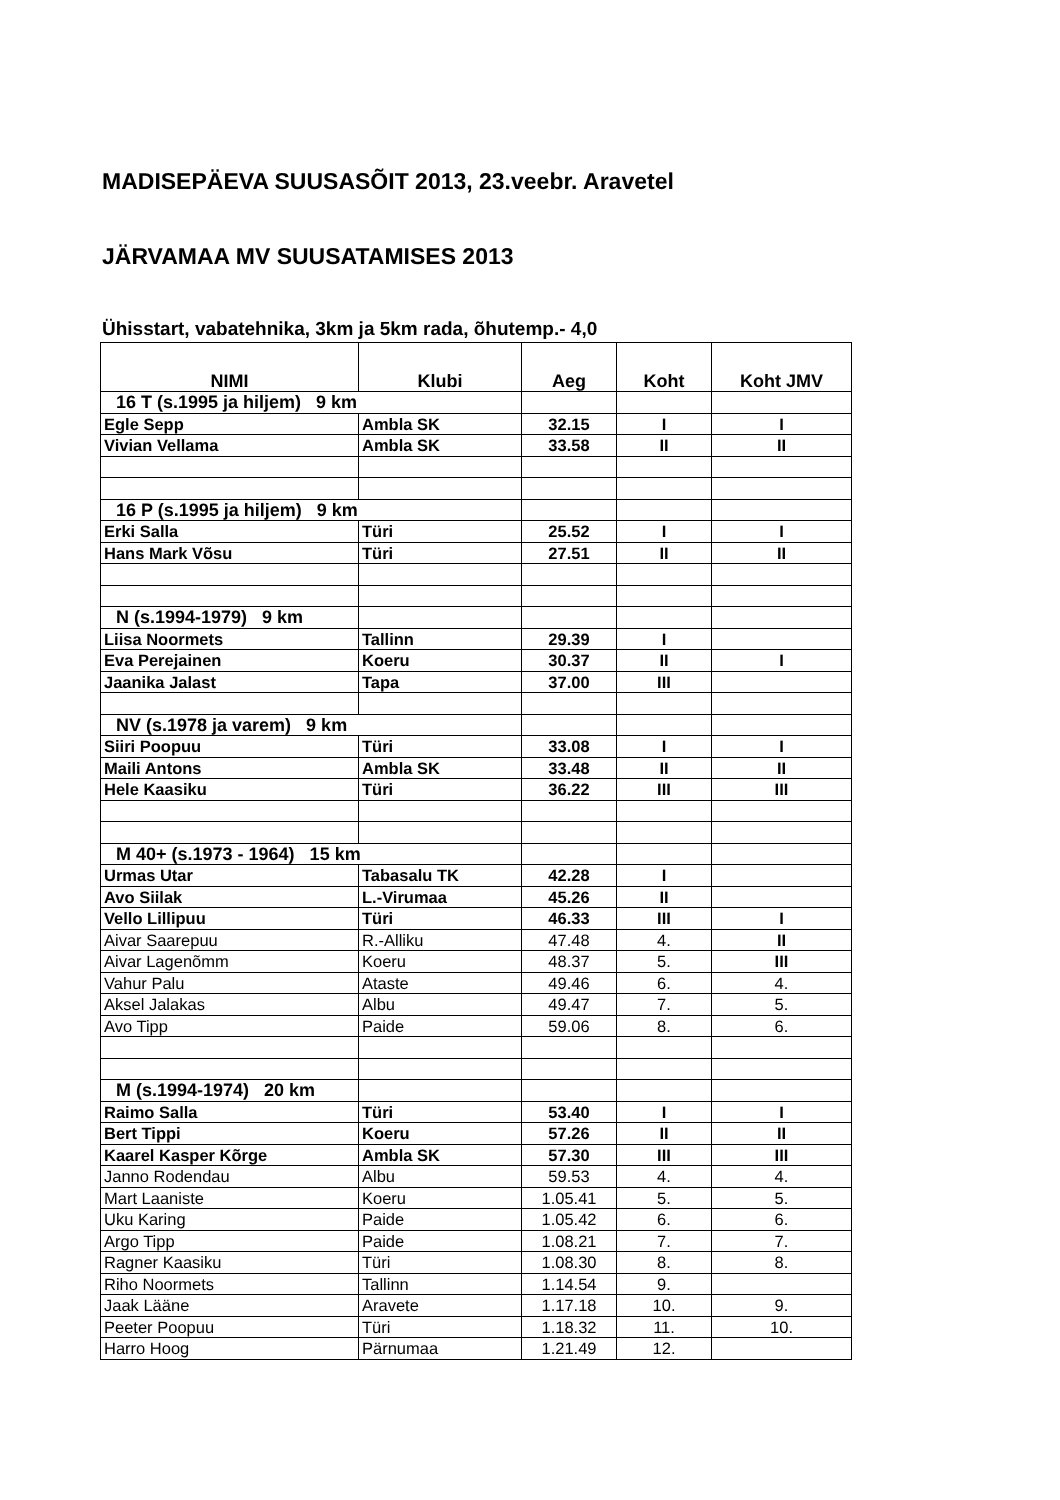MADISEPÄEVA SUUSASÕIT 2013, 23.veebr. Aravetel
JÄRVAMAA MV SUUSATAMISES 2013
Ühisstart, vabatehnika, 3km ja 5km rada, õhutemp.- 4,0
| NIMI | Klubi | Aeg | Koht | Koht JMV |
| --- | --- | --- | --- | --- |
| 16 T (s.1995 ja hiljem) 9 km | | | | |
| Egle Sepp | Ambla SK | 32.15 | I | I |
| Vivian Vellama | Ambla SK | 33.58 | II | II |
| 16 P (s.1995 ja hiljem) 9 km | | | | |
| Erki Salla | Türi | 25.52 | I | I |
| Hans Mark Võsu | Türi | 27.51 | II | II |
| N (s.1994-1979) 9 km | | | | |
| Liisa Noormets | Tallinn | 29.39 | I | |
| Eva Perejainen | Koeru | 30.37 | II | I |
| Jaanika Jalast | Tapa | 37.00 | III | |
| NV (s.1978 ja varem) 9 km | | | | |
| Siiri Poopuu | Türi | 33.08 | I | I |
| Maili Antons | Ambla SK | 33.48 | II | II |
| Hele Kaasiku | Türi | 36.22 | III | III |
| M 40+ (s.1973 - 1964) 15 km | | | | |
| Urmas Utar | Tabasalu TK | 42.28 | I | |
| Avo Siilak | L.-Virumaa | 45.26 | II | |
| Vello Lillipuu | Türi | 46.33 | III | I |
| Aivar Saarepuu | R.-Alliku | 47.48 | 4. | II |
| Aivar Lagenõmm | Koeru | 48.37 | 5. | III |
| Vahur Palu | Ataste | 49.46 | 6. | 4. |
| Aksel Jalakas | Albu | 49.47 | 7. | 5. |
| Avo Tipp | Paide | 59.06 | 8. | 6. |
| M (s.1994-1974) 20 km | | | | |
| Raimo Salla | Türi | 53.40 | I | I |
| Bert Tippi | Koeru | 57.26 | II | II |
| Kaarel Kasper Kõrge | Ambla SK | 57.30 | III | III |
| Janno Rodendau | Albu | 59.53 | 4. | 4. |
| Mart Laaniste | Koeru | 1.05.41 | 5. | 5. |
| Uku Karing | Paide | 1.05.42 | 6. | 6. |
| Argo Tipp | Paide | 1.08.21 | 7. | 7. |
| Ragner Kaasiku | Türi | 1.08.30 | 8. | 8. |
| Riho Noormets | Tallinn | 1.14.54 | 9. | |
| Jaak Lääne | Aravete | 1.17.18 | 10. | 9. |
| Peeter Poopuu | Türi | 1.18.32 | 11. | 10. |
| Harro Hoog | Pärnumaa | 1.21.49 | 12. | |